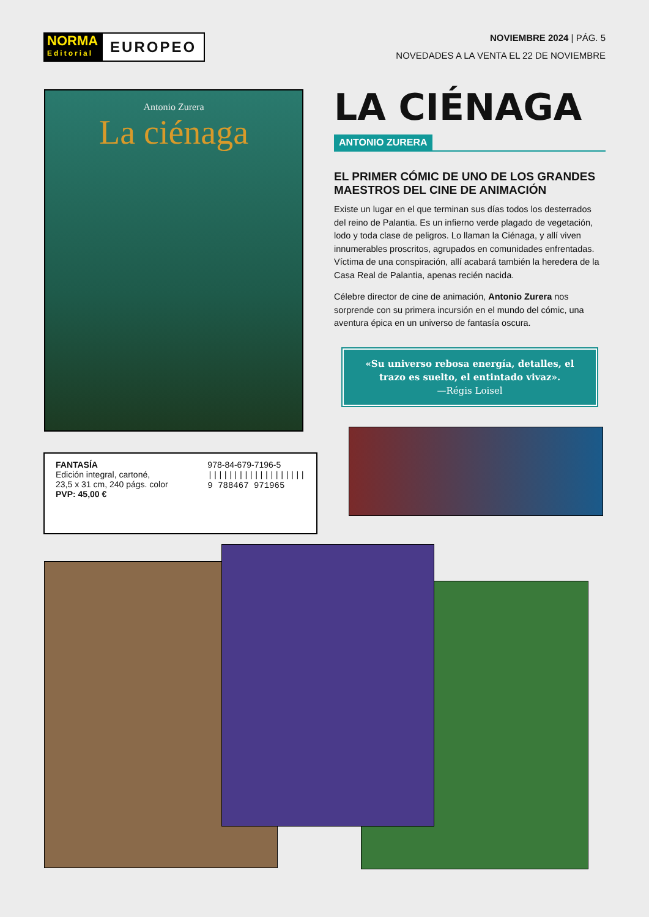NORMA
Editorial
EUROPEO
NOVIEMBRE 2024 | PÁG. 5
NOVEDADES A LA VENTA EL 22 DE NOVIEMBRE
Antonio Zurera
La ciénaga
FANTASÍA
Edición integral, cartoné,
23,5 x 31 cm, 240 págs. color
PVP: 45,00 €
978-84-679-7196-5
|||||||||||||||||||
9 788467 971965
LA CIÉNAGA
ANTONIO ZURERA
EL PRIMER CÓMIC DE UNO DE LOS GRANDES MAESTROS DEL CINE DE ANIMACIÓN
Existe un lugar en el que terminan sus días todos los desterrados del reino de Palantia. Es un infierno verde plagado de vegetación, lodo y toda clase de peligros. Lo llaman la Ciénaga, y allí viven innumerables proscritos, agrupados en comunidades enfrentadas. Víctima de una conspiración, allí acabará también la heredera de la Casa Real de Palantia, apenas recién nacida.
Célebre director de cine de animación, Antonio Zurera nos sorprende con su primera incursión en el mundo del cómic, una aventura épica en un universo de fantasía oscura.
«Su universo rebosa energía, detalles, el trazo es suelto, el entintado vivaz».
—Régis Loisel